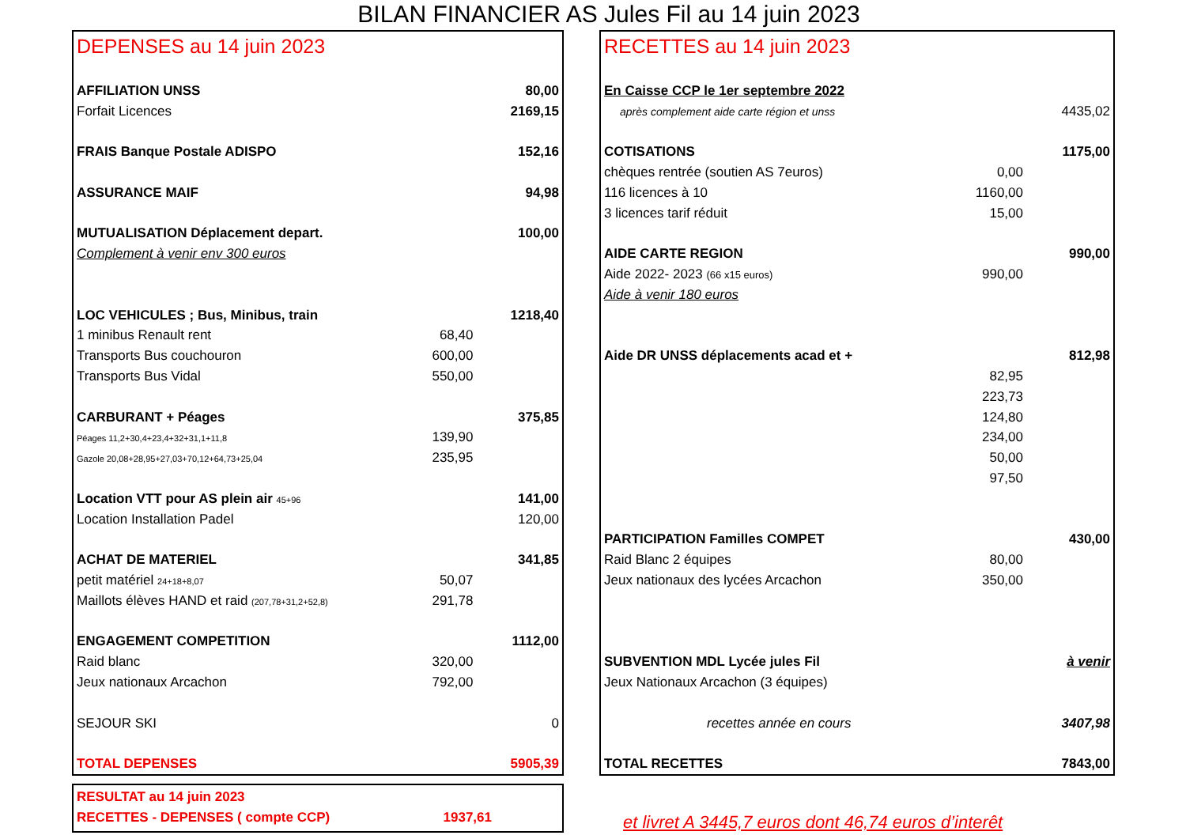BILAN FINANCIER AS Jules Fil au 14 juin 2023
DEPENSES au 14 juin 2023
| AFFILIATION UNSS | | 80,00 |
| Forfait Licences | | 2169,15 |
| FRAIS Banque Postale ADISPO | | 152,16 |
| ASSURANCE MAIF | | 94,98 |
| MUTUALISATION Déplacement depart. | | 100,00 |
| Complement à venir env 300 euros | | |
| LOC VEHICULES ; Bus, Minibus, train | | 1218,40 |
| 1 minibus Renault rent | 68,40 | |
| Transports Bus couchouron | 600,00 | |
| Transports Bus Vidal | 550,00 | |
| CARBURANT + Péages | | 375,85 |
| Péages 11,2+30,4+23,4+32+31,1+11,8 | 139,90 | |
| Gazole 20,08+28,95+27,03+70,12+64,73+25,04 | 235,95 | |
| Location VTT pour AS plein air 45+96 | | 141,00 |
| Location Installation Padel | | 120,00 |
| ACHAT DE MATERIEL | | 341,85 |
| petit matériel 24+18+8,07 | 50,07 | |
| Maillots élèves HAND et raid (207,78+31,2+52,8) | 291,78 | |
| ENGAGEMENT COMPETITION | | 1112,00 |
| Raid blanc | 320,00 | |
| Jeux nationaux Arcachon | 792,00 | |
| SEJOUR SKI | | 0 |
| TOTAL DEPENSES | | 5905,39 |
RECETTES au 14 juin 2023
| En Caisse CCP le 1er septembre 2022 | | |
| après complement aide carte région et unss | | 4435,02 |
| COTISATIONS | | 1175,00 |
| chèques rentrée (soutien AS 7euros) | 0,00 | |
| 116 licences à 10 | 1160,00 | |
| 3 licences tarif réduit | 15,00 | |
| AIDE CARTE REGION | | 990,00 |
| Aide 2022- 2023 (66 x15 euros) | 990,00 | |
| Aide à venir 180 euros | | |
| Aide DR UNSS déplacements acad et + | | 812,98 |
| | 82,95 | |
| | 223,73 | |
| | 124,80 | |
| | 234,00 | |
| | 50,00 | |
| | 97,50 | |
| PARTICIPATION Familles COMPET | | 430,00 |
| Raid Blanc 2 équipes | 80,00 | |
| Jeux nationaux des lycées Arcachon | 350,00 | |
| SUBVENTION MDL Lycée jules Fil | | à venir |
| Jeux Nationaux Arcachon (3 équipes) | | |
| recettes année en cours | | 3407,98 |
| TOTAL RECETTES | | 7843,00 |
| RESULTAT au 14 juin 2023 | |
| RECETTES - DEPENSES ( compte CCP) | 1937,61 |
et livret A 3445,7 euros dont 46,74 euros d’interêt